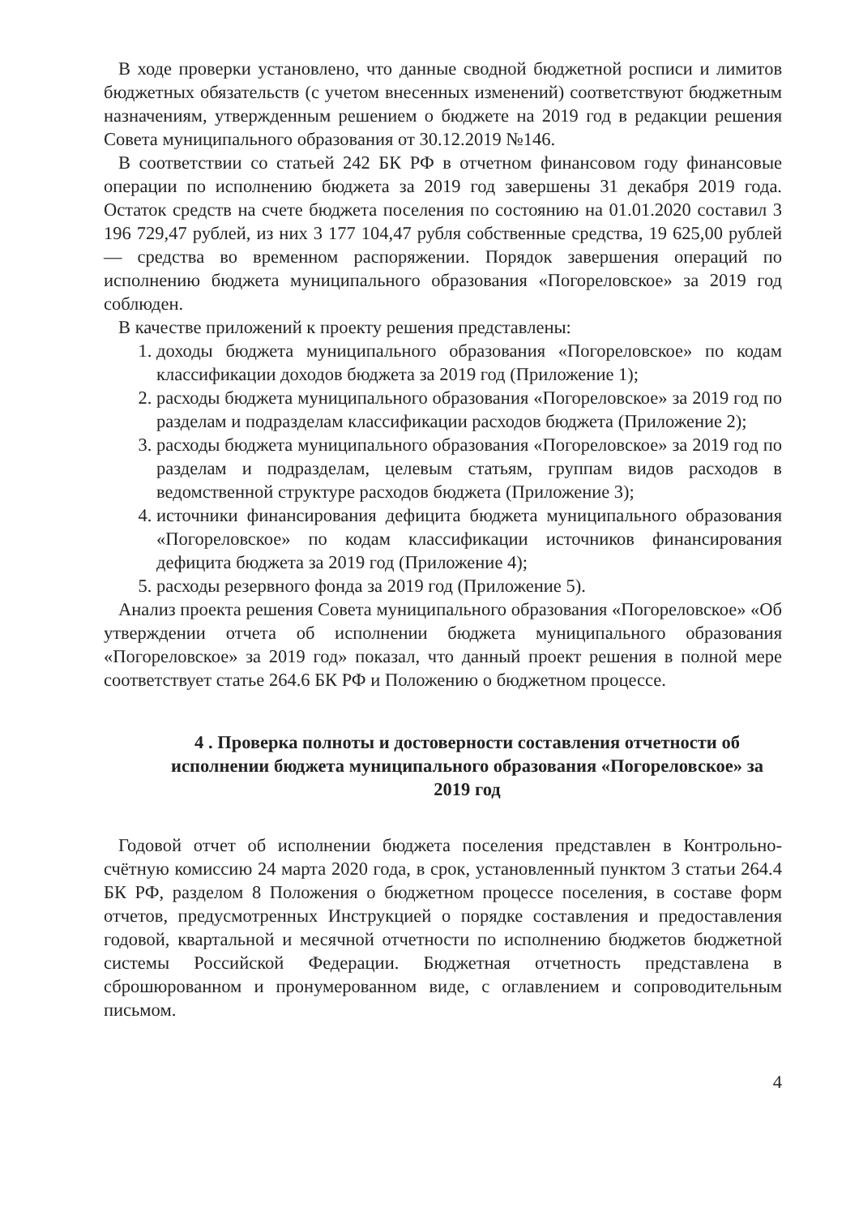В ходе проверки установлено, что данные сводной бюджетной росписи и лимитов бюджетных обязательств (с учетом внесенных изменений) соответствуют бюджетным назначениям, утвержденным решением о бюджете на 2019 год в редакции решения Совета муниципального образования от 30.12.2019 №146.
В соответствии со статьей 242 БК РФ в отчетном финансовом году финансовые операции по исполнению бюджета за 2019 год завершены 31 декабря 2019 года. Остаток средств на счете бюджета поселения по состоянию на 01.01.2020 составил 3 196 729,47 рублей, из них 3 177 104,47 рубля собственные средства, 19 625,00 рублей — средства во временном распоряжении. Порядок завершения операций по исполнению бюджета муниципального образования «Погореловское» за 2019 год соблюден.
В качестве приложений к проекту решения представлены:
1. доходы бюджета муниципального образования «Погореловское» по кодам классификации доходов бюджета за 2019 год (Приложение 1);
2. расходы бюджета муниципального образования «Погореловское» за 2019 год по разделам и подразделам классификации расходов бюджета (Приложение 2);
3. расходы бюджета муниципального образования «Погореловское» за 2019 год по разделам и подразделам, целевым статьям, группам видов расходов в ведомственной структуре расходов бюджета (Приложение 3);
4. источники финансирования дефицита бюджета муниципального образования «Погореловское» по кодам классификации источников финансирования дефицита бюджета за 2019 год (Приложение 4);
5. расходы резервного фонда за 2019 год (Приложение 5).
Анализ проекта решения Совета муниципального образования «Погореловское» «Об утверждении отчета об исполнении бюджета муниципального образования «Погореловское» за 2019 год» показал, что данный проект решения в полной мере соответствует статье 264.6 БК РФ и Положению о бюджетном процессе.
4 . Проверка полноты и достоверности составления отчетности об исполнении бюджета муниципального образования «Погореловское» за 2019 год
Годовой отчет об исполнении бюджета поселения представлен в Контрольно-счётную комиссию 24 марта 2020 года, в срок, установленный пунктом 3 статьи 264.4 БК РФ, разделом 8 Положения о бюджетном процессе поселения, в составе форм отчетов, предусмотренных Инструкцией о порядке составления и предоставления годовой, квартальной и месячной отчетности по исполнению бюджетов бюджетной системы Российской Федерации. Бюджетная отчетность представлена в сброшюрованном и пронумерованном виде, с оглавлением и сопроводительным письмом.
4